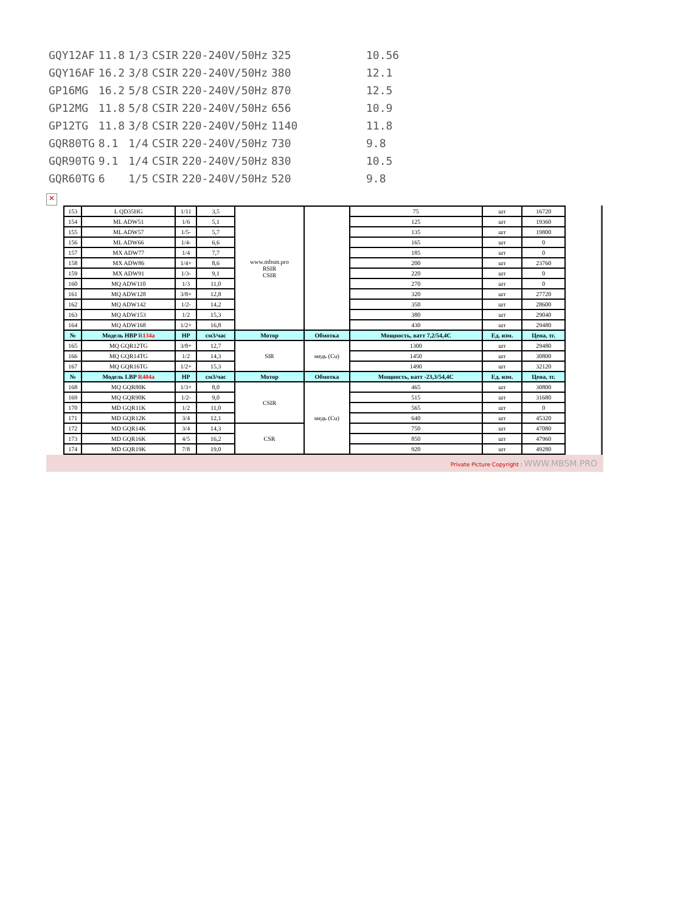| GQY12AF | 11.8 | 1/3 | CSIR | 220-240V/50Hz | 325 | 10.56 |
| GQY16AF | 16.2 | 3/8 | CSIR | 220-240V/50Hz | 380 | 12.1 |
| GP16MG | 16.2 | 5/8 | CSIR | 220-240V/50Hz | 870 | 12.5 |
| GP12MG | 11.8 | 5/8 | CSIR | 220-240V/50Hz | 656 | 10.9 |
| GP12TG | 11.8 | 3/8 | CSIR | 220-240V/50Hz | 1140 | 11.8 |
| GQR80TG | 8.1 | 1/4 | CSIR | 220-240V/50Hz | 730 | 9.8 |
| GQR90TG | 9.1 | 1/4 | CSIR | 220-240V/50Hz | 830 | 10.5 |
| GQR60TG | 6 | 1/5 | CSIR | 220-240V/50Hz | 520 | 9.8 |
✕
| 153 | L QD35HG | 1/11 | 3,5 | www.mbsm.pro RSIR CSIR | | 75 | шт | 16720 |
| 154 | ML ADW51 | 1/6 | 5,1 | | | 125 | шт | 19360 |
| 155 | ML ADW57 | 1/5- | 5,7 | | | 135 | шт | 19800 |
| 156 | ML ADW66 | 1/4- | 6,6 | | | 165 | шт | 0 |
| 157 | MX ADW77 | 1/4 | 7,7 | | | 185 | шт | 0 |
| 158 | MX ADW86 | 1/4+ | 8,6 | | | 200 | шт | 23760 |
| 159 | MX ADW91 | 1/3- | 9,1 | | | 220 | шт | 0 |
| 160 | MQ ADW110 | 1/3 | 11,0 | | | 270 | шт | 0 |
| 161 | MQ ADW128 | 3/8+ | 12,8 | | | 320 | шт | 27720 |
| 162 | MQ ADW142 | 1/2- | 14,2 | | | 350 | шт | 28600 |
| 163 | MQ ADW153 | 1/2 | 15,3 | | | 380 | шт | 29040 |
| 164 | MQ ADW168 | 1/2+ | 16,8 | | | 430 | шт | 29480 |
| № | Модель HBP R134a | HP | см3/час | Мотор | Обмотка | Мощность, ватт 7,2/54,4C | Ед. изм. | Цена, тг. |
| 165 | MQ GQR12TG | 3/8+ | 12,7 | SIR | медь (Cu) | 1300 | шт | 29480 |
| 166 | MQ GQR14TG | 1/2 | 14,3 | | | 1450 | шт | 30800 |
| 167 | MQ GQR16TG | 1/2+ | 15,3 | | | 1490 | шт | 32120 |
| № | Модель LBP R404a | HP | см3/час | Мотор | Обмотка | Мощность, ватт -23,3/54,4C | Ед. изм. | Цена, тг. |
| 168 | MQ GQR80K | 1/3+ | 8,0 | CSIR | медь (Cu) | 465 | шт | 30800 |
| 169 | MQ GQR90K | 1/2- | 9,0 | | | 515 | шт | 31680 |
| 170 | MD GQR11K | 1/2 | 11,0 | | | 565 | шт | 0 |
| 171 | MD GQR12K | 3/4 | 12,1 | | | 640 | шт | 45320 |
| 172 | MD GQR14K | 3/4 | 14,3 | CSR | | 750 | шт | 47080 |
| 173 | MD GQR16K | 4/5 | 16,2 | | | 850 | шт | 47960 |
| 174 | MD GQR19K | 7/8 | 19,0 | | | 920 | шт | 49280 |
Private Picture Copyright : WWW.MBSM.PRO